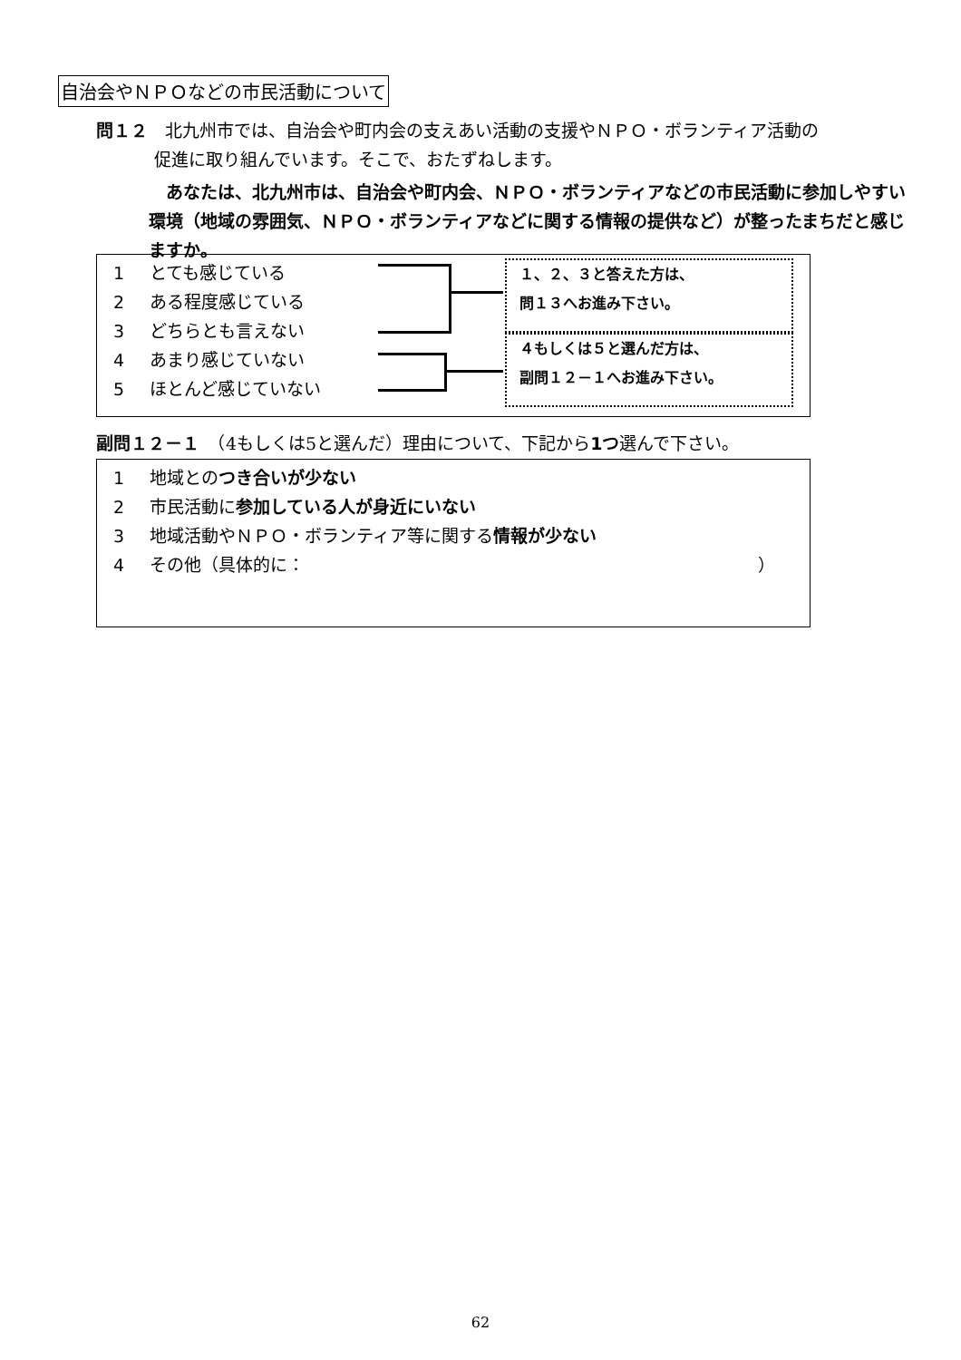自治会やＮＰＯなどの市民活動について
問１２　北九州市では、自治会や町内会の支えあい活動の支援やＮＰＯ・ボランティア活動の
促進に取り組んでいます。そこで、おたずねします。
　あなたは、北九州市は、自治会や町内会、ＮＰＯ・ボランティアなどの市民活動に参加しやすい環境（地域の雰囲気、ＮＰＯ・ボランティアなどに関する情報の提供など）が整ったまちだと感じますか。
1 とても感じている
2 ある程度感じている
3 どちらとも言えない
4 あまり感じていない
5 ほとんど感じていない
１、２、３と答えた方は、
問１３へお進み下さい。
４もしくは５と選んだ方は、
副問１２－１へお進み下さい。
副問１２－１　（4もしくは5と選んだ）理由について、下記から1つ選んで下さい。
1 地域とのつき合いが少ない
2 市民活動に参加している人が身近にいない
3 地域活動やＮＰＯ・ボランティア等に関する情報が少ない
4 その他（具体的に： ）
62